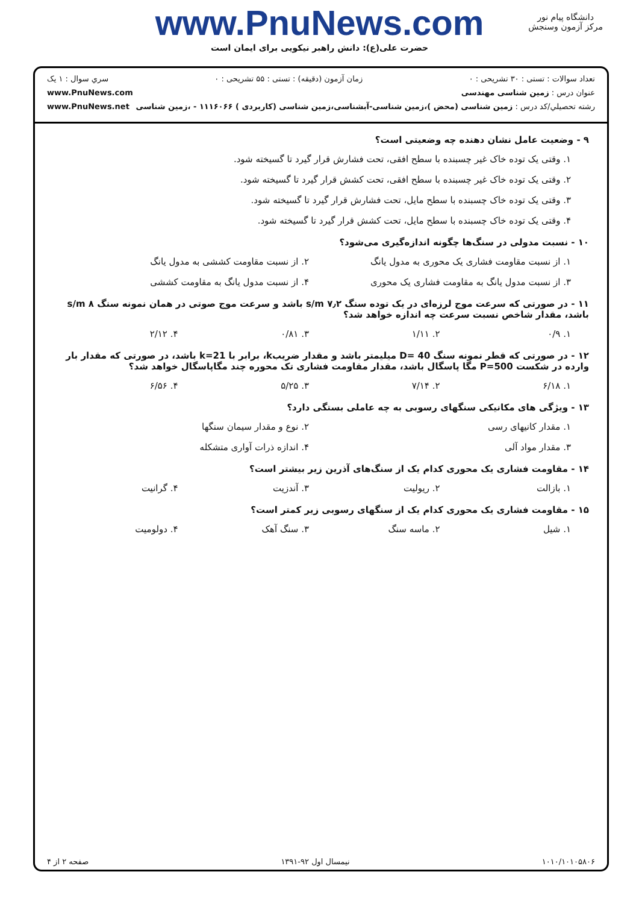www.PnuNews.com
حضرت علی(ع): دانش راهبر نیکویی برای ایمان است
دانشگاه پیام نور
مرکز آزمون وسنجش
تعداد سوالات : تستی : ۳۰ تشریحی : ۰ زمان آزمون (دقیقه) : تستی : ۵۵ تشریحی : ۰ سري سوال : ۱ یک
عنوان درس : زمین شناسی مهندسی www.PnuNews.com
رشته تحصيلي/کد درس : زمین شناسی (محض )،زمین شناسی-آبشناسی،زمین شناسی (کاربردی ) ۱۱۱۶۰۶۶ - ،زمین شناسی www.PnuNews.net
۹ - وضعیت عامل نشان دهنده چه وضعیتی است؟
۱. وقتی یک توده خاک غیر چسبنده با سطح افقی، تحت فشارش قرار گیرد تا گسیخته شود.
۲. وقتی یک توده خاک غیر چسبنده با سطح افقی، تحت کشش قرار گیرد تا گسیخته شود.
۳. وقتی یک توده خاک چسبنده با سطح مایل، تحت فشارش قرار گیرد تا گسیخته شود.
۴. وقتی یک توده خاک چسبنده با سطح مایل، تحت کشش قرار گیرد تا گسیخته شود.
۱۰ - نسبت مدولی در سنگ‌ها چگونه اندازه‌گیری می‌شود؟
۱. از نسبت مقاومت فشاری یک محوری به مدول یانگ ۲. از نسبت مقاومت کششی به مدول یانگ ۳. از نسبت مدول یانگ به مقاومت فشاری یک محوری ۴. از نسبت مدول یانگ به مقاومت کششی
۱۱ - در صورتی که سرعت موج لرزه‌ای در یک توده سنگ ۷٫۲ s/m باشد و سرعت موج صوتی در همان نمونه سنگ ۸ s/m باشد، مقدار شاخص نسبت سرعت چه اندازه خواهد شد؟
۱. ۰/۹ ۲. ۱/۱۱ ۳. ۰/۸۱ ۴. ۲/۱۲
۱۲ - در صورتی که قطر نمونه سنگ D= 40 میلیمتر باشد و مقدار ضریبk، برابر با k=21 باشد، در صورتی که مقدار بار وارده در شکست P=500 مگا پاسگال باشد، مقدار مقاومت فشاری تک محوره چند مگاپاسگال خواهد شد؟
۱. ۶/۱۸ ۲. ۷/۱۴ ۳. ۵/۲۵ ۴. ۶/۵۶
۱۳ - ویژگی های مکانیکی سنگهای رسوبی به چه عاملی بستگی دارد؟
۱. مقدار کانیهای رسی ۲. نوع و مقدار سیمان سنگها ۳. مقدار مواد آلی ۴. اندازه ذرات آواری متشکله
۱۴ - مقاومت فشاری یک محوری کدام یک از سنگ‌های آذرین زیر بیشتر است؟
۱. بازالت ۲. ریولیت ۳. آندزیت ۴. گرانیت
۱۵ - مقاومت فشاری یک محوری کدام یک از سنگهای رسوبی زیر کمتر است؟
۱. شیل ۲. ماسه سنگ ۳. سنگ آهک ۴. دولومیت
۱۰۱۰/۱۰۱۰۵۸۰۶ نیمسال اول ۹۲-۱۳۹۱ صفحه ۲ از ۴